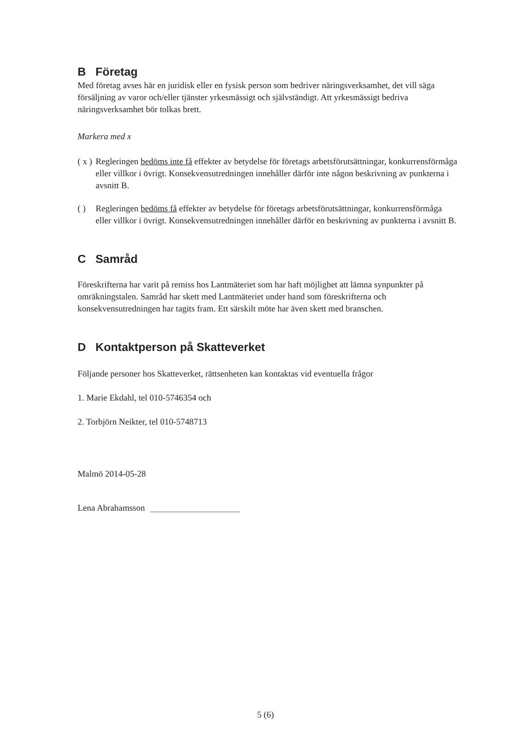B Företag
Med företag avses här en juridisk eller en fysisk person som bedriver näringsverksamhet, det vill säga försäljning av varor och/eller tjänster yrkesmässigt och självständigt. Att yrkesmässigt bedriva näringsverksamhet bör tolkas brett.
Markera med x
( x ) Regleringen bedöms inte få effekter av betydelse för företags arbetsförutsättningar, konkurrensförmåga eller villkor i övrigt. Konsekvensutredningen innehåller därför inte någon beskrivning av punkterna i avsnitt B.
( ) Regleringen bedöms få effekter av betydelse för företags arbetsförutsättningar, konkurrensförmåga eller villkor i övrigt. Konsekvensutredningen innehåller därför en beskrivning av punkterna i avsnitt B.
C Samråd
Föreskrifterna har varit på remiss hos Lantmäteriet som har haft möjlighet att lämna synpunkter på omräkningstalen. Samråd har skett med Lantmäteriet under hand som föreskrifterna och konsekvensutredningen har tagits fram. Ett särskilt möte har även skett med branschen.
D Kontaktperson på Skatteverket
Följande personer hos Skatteverket, rättsenheten kan kontaktas vid eventuella frågor
1. Marie Ekdahl, tel 010-5746354 och
2. Torbjörn Neikter, tel 010-5748713
Malmö 2014-05-28
Lena Abrahamsson
5 (6)